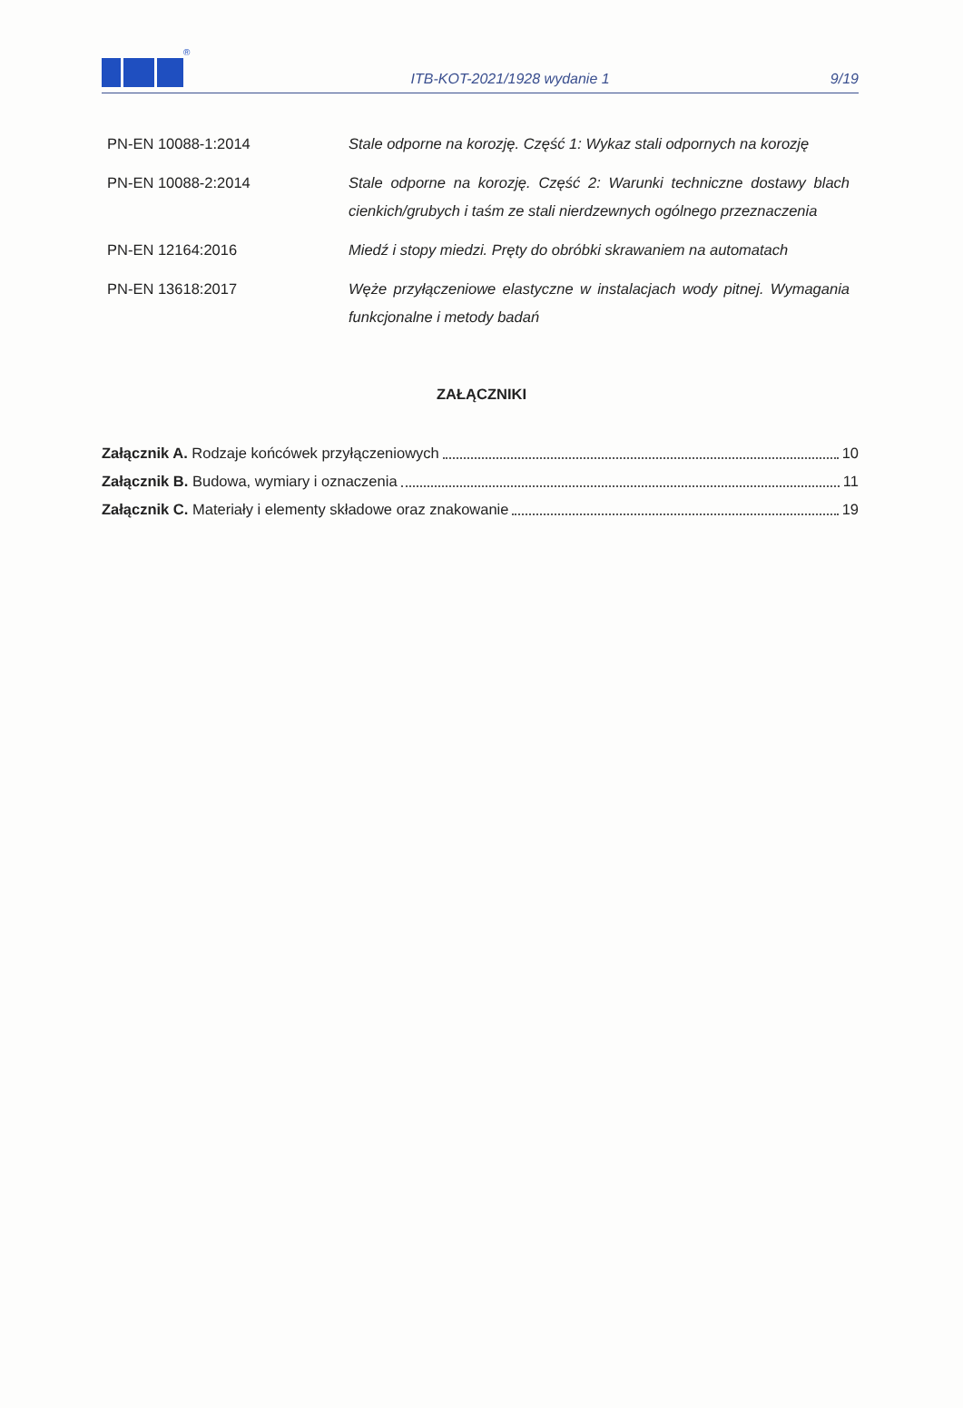® ITB-KOT-2021/1928 wydanie 1 9/19
| PN-EN 10088-1:2014 | Stale odporne na korozję. Część 1: Wykaz stali odpornych na korozję |
| PN-EN 10088-2:2014 | Stale odporne na korozję. Część 2: Warunki techniczne dostawy blach cienkich/grubych i taśm ze stali nierdzewnych ogólnego przeznaczenia |
| PN-EN 12164:2016 | Miedź i stopy miedzi. Pręty do obróbki skrawaniem na automatach |
| PN-EN 13618:2017 | Węże przyłączeniowe elastyczne w instalacjach wody pitnej. Wymagania funkcjonalne i metody badań |
ZAŁĄCZNIKI
Załącznik A. Rodzaje końcówek przyłączeniowych 10
Załącznik B. Budowa, wymiary i oznaczenia 11
Załącznik C. Materiały i elementy składowe oraz znakowanie 19